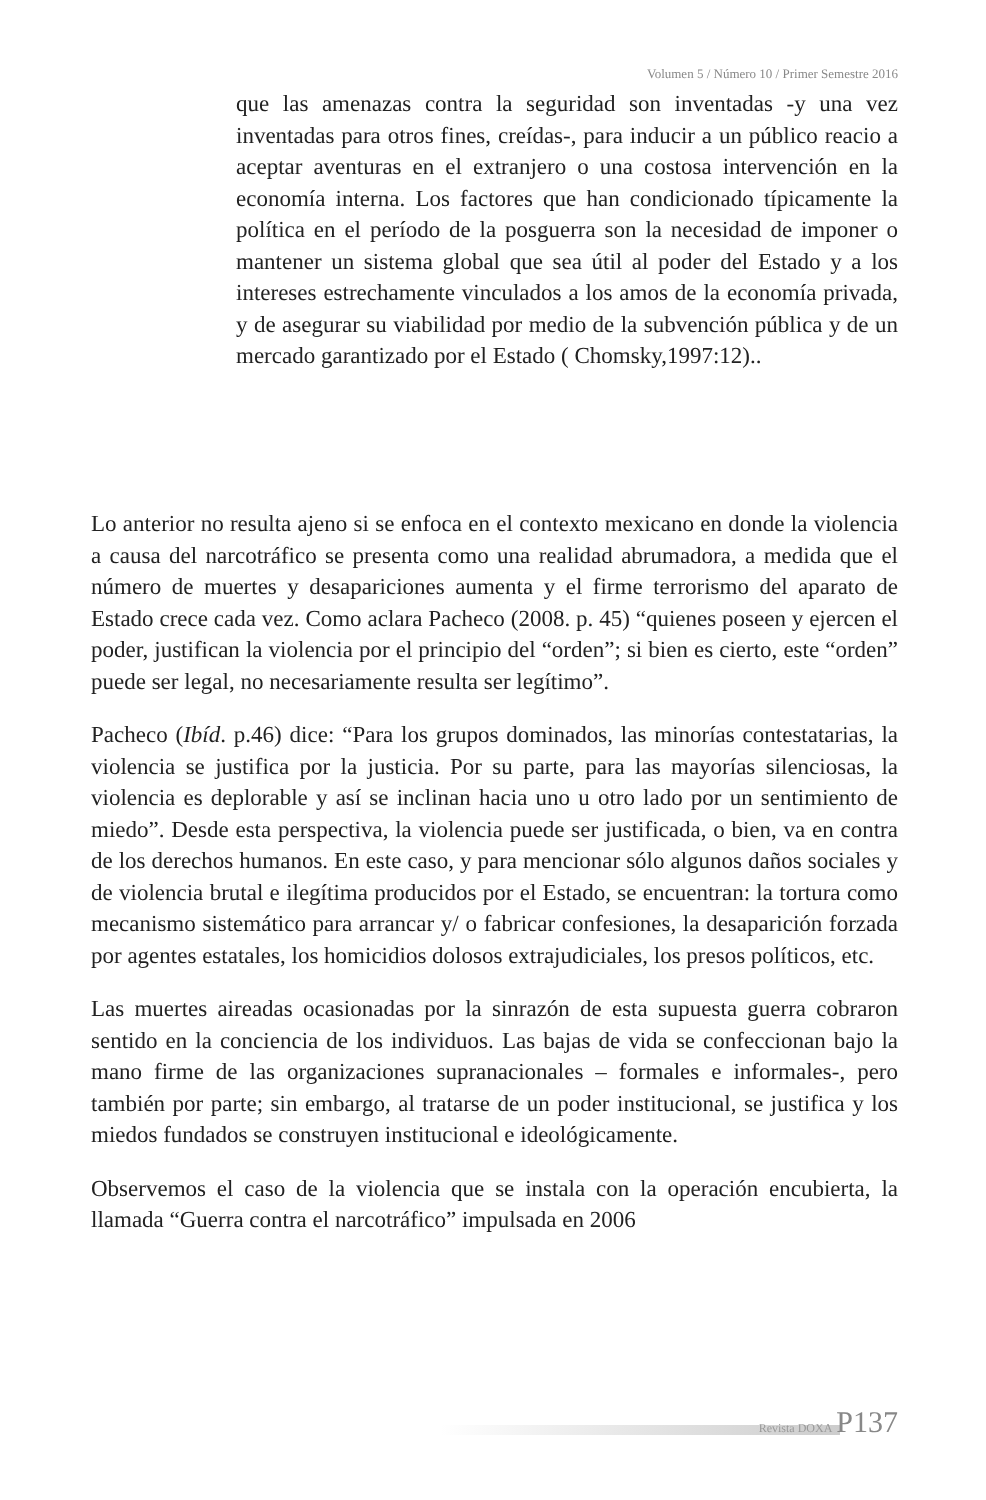Volumen 5 / Número 10 / Primer Semestre 2016
que las amenazas contra la seguridad son inventadas -y una vez inventadas para otros fines, creídas-, para inducir a un público reacio a aceptar aventuras en el extranjero o una costosa intervención en la economía interna. Los factores que han condicionado típicamente la política en el período de la posguerra son la necesidad de imponer o mantener un sistema global que sea útil al poder del Estado y a los intereses estrechamente vinculados a los amos de la economía privada, y de asegurar su viabilidad por medio de la subvención pública y de un mercado garantizado por el Estado ( Chomsky,1997:12)..
Lo anterior no resulta ajeno si se enfoca en el contexto mexicano en donde la violencia a causa del narcotráfico se presenta como una realidad abrumadora, a medida que el número de muertes y desapariciones aumenta y el firme terrorismo del aparato de Estado crece cada vez. Como aclara Pacheco (2008. p. 45) “quienes poseen y ejercen el poder, justifican la violencia por el principio del “orden”; si bien es cierto, este “orden” puede ser legal, no necesariamente resulta ser legítimo”.
Pacheco (Ibíd. p.46) dice: “Para los grupos dominados, las minorías contestatarias, la violencia se justifica por la justicia. Por su parte, para las mayorías silenciosas, la violencia es deplorable y así se inclinan hacia uno u otro lado por un sentimiento de miedo”. Desde esta perspectiva, la violencia puede ser justificada, o bien, va en contra de los derechos humanos. En este caso, y para mencionar sólo algunos daños sociales y de violencia brutal e ilegítima producidos por el Estado, se encuentran: la tortura como mecanismo sistemático para arrancar y/ o fabricar confesiones, la desaparición forzada por agentes estatales, los homicidios dolosos extrajudiciales, los presos políticos, etc.
Las muertes aireadas ocasionadas por la sinrazón de esta supuesta guerra cobraron sentido en la conciencia de los individuos. Las bajas de vida se confeccionan bajo la mano firme de las organizaciones supranacionales – formales e informales-, pero también por parte; sin embargo, al tratarse de un poder institucional, se justifica y los miedos fundados se construyen institucional e ideológicamente.
Observemos el caso de la violencia que se instala con la operación encubierta, la llamada “Guerra contra el narcotráfico” impulsada en 2006
Revista DOXA P137